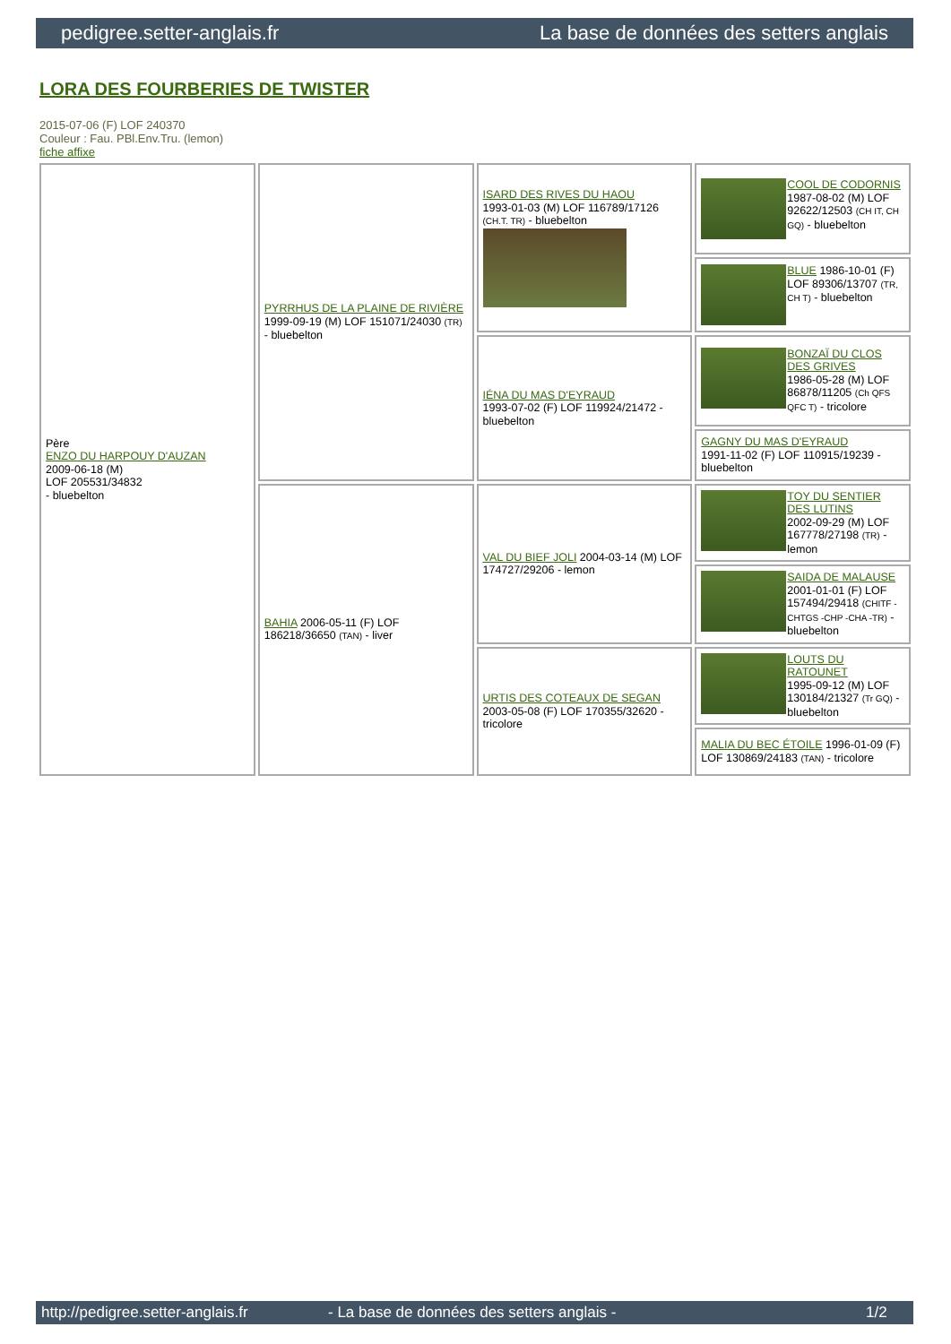pedigree.setter-anglais.fr La base de données des setters anglais
LORA DES FOURBERIES DE TWISTER
2015-07-06 (F) LOF 240370
Couleur : Fau. PBl.Env.Tru. (lemon)
fiche affixe
| Père ENZO DU HARPOUY D'AUZAN 2009-06-18 (M) LOF 205531/34832 - bluebelton | PYRRHUS DE LA PLAINE DE RIVIÈRE 1999-09-19 (M) LOF 151071/24030 (TR) - bluebelton | ISARD DES RIVES DU HAOU 1993-01-03 (M) LOF 116789/17126 (CH.T. TR) - bluebelton | COOL DE CODORNIS 1987-08-02 (M) LOF 92622/12503 (CH IT, CH GQ) - bluebelton |
| | | | BLUE 1986-10-01 (F) LOF 89306/13707 (TR, CH T) - bluebelton |
| | | IÉNA DU MAS D'EYRAUD 1993-07-02 (F) LOF 119924/21472 - bluebelton | BONZAÏ DU CLOS DES GRIVES 1986-05-28 (M) LOF 86878/11205 (Ch QFS QFC T) - tricolore |
| | | | GAGNY DU MAS D'EYRAUD 1991-11-02 (F) LOF 110915/19239 - bluebelton |
| | BAHIA 2006-05-11 (F) LOF 186218/36650 (TAN) - liver | VAL DU BIEF JOLI 2004-03-14 (M) LOF 174727/29206 - lemon | TOY DU SENTIER DES LUTINS 2002-09-29 (M) LOF 167778/27198 (TR) - lemon |
| | | | SAIDA DE MALAUSE 2001-01-01 (F) LOF 157494/29418 (CHITF -CHTGS -CHP -CHA -TR) - bluebelton |
| | | URTIS DES COTEAUX DE SEGAN 2003-05-08 (F) LOF 170355/32620 - tricolore | LOUTS DU RATOUNET 1995-09-12 (M) LOF 130184/21327 (Tr GQ) - bluebelton |
| | | | MALIA DU BEC ÉTOILE 1996-01-09 (F) LOF 130869/24183 (TAN) - tricolore |
http://pedigree.setter-anglais.fr - La base de données des setters anglais - 1/2